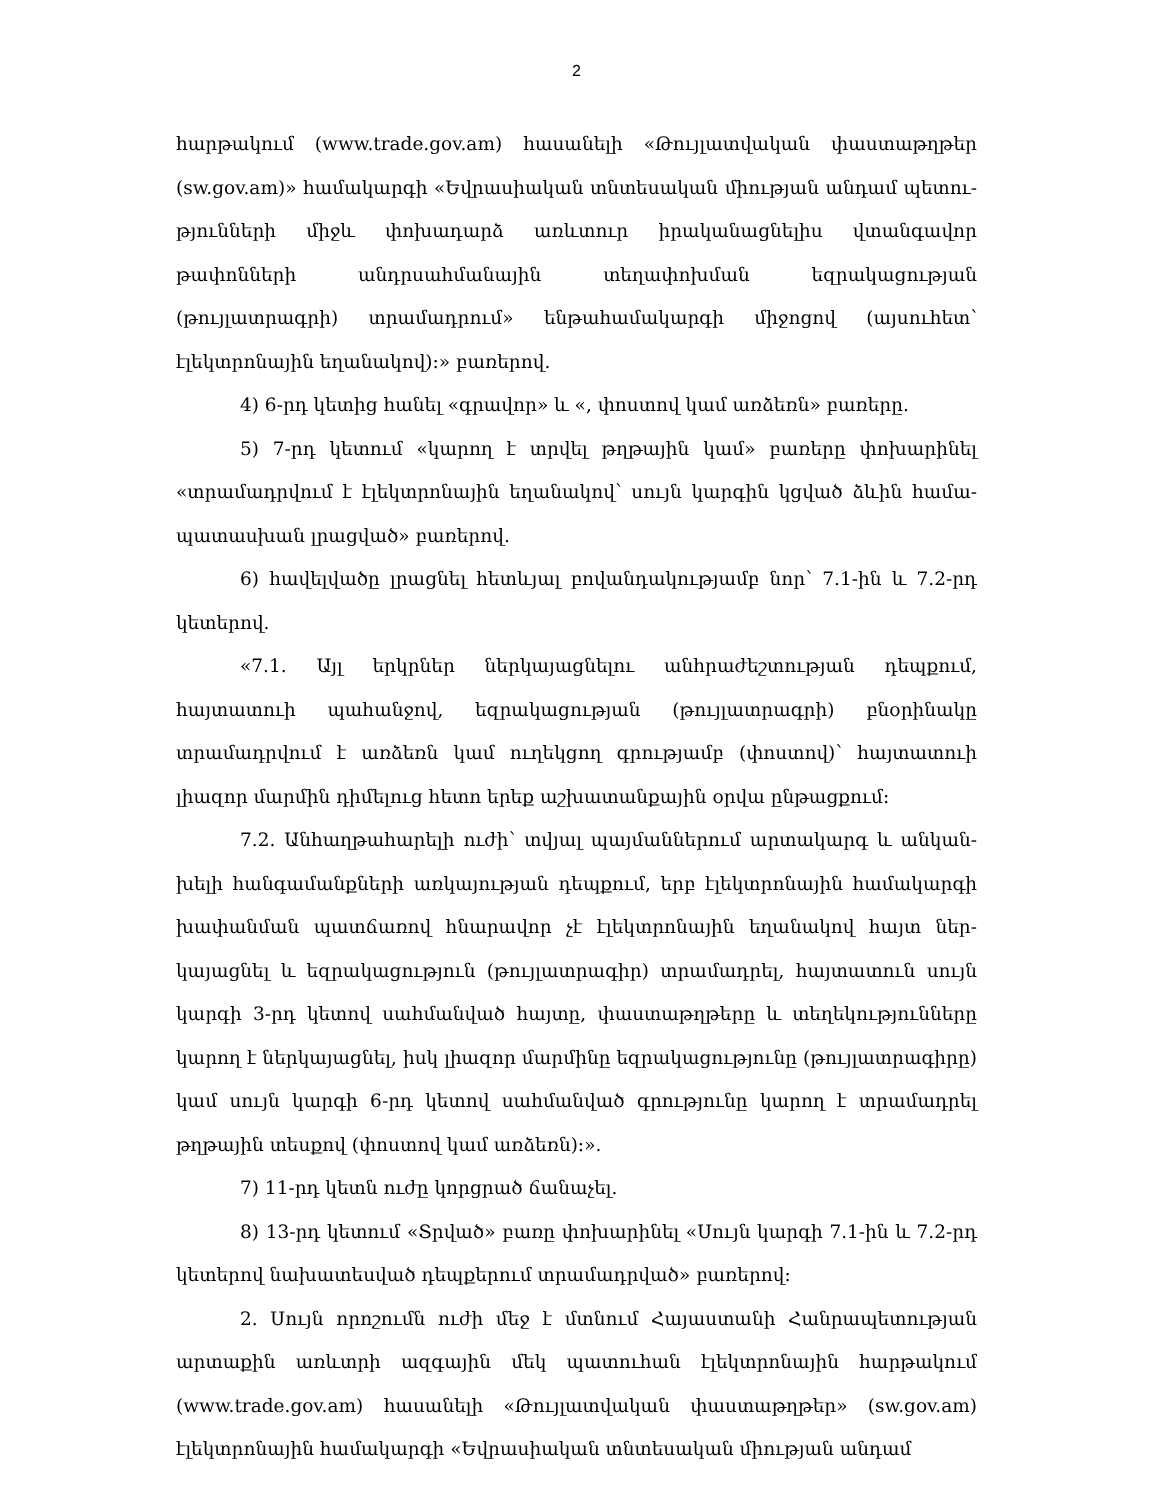2
հարթակում (www.trade.gov.am) հասանելի «Թույլատվական փաստաթղթեր (sw.gov.am)» համակարգի «Եվրասիական տնտեսական միության անդամ պետու­թյունների միջև փոխադարձ առևտուր իրականացնելիս վտանգավոր թափոնների անդրսահմանային տեղափոխման եզրակացության (թույլատրագրի) տրամադրում» ենթահամակարգի միջոցով (այսուհետ՝ էլեկտրոնային եղանակով)։» բառերով.
4) 6-րդ կետից հանել «գրավոր» և «, փոստով կամ առձեռն» բառերը.
5) 7-րդ կետում «կարող է տրվել թղթային կամ» բառերը փոխարինել «տրամադրվում է էլեկտրոնային եղանակով՝ սույն կարգին կցված ձևին համա­պատասխան լրացված» բառերով.
6) հավելվածը լրացնել հետևյալ բովանդակությամբ նոր՝ 7.1-ին և 7.2-րդ կետերով.
«7.1. Այլ երկրներ ներկայացնելու անհրաժեշտության դեպքում, հայտատուի պահանջով, եզրակացության (թույլատրագրի) բնօրինակը տրամադրվում է առձեռն կամ ուղեկցող գրությամբ (փոստով)՝ հայտատուի լիազոր մարմին դիմելուց հետո երեք աշխատանքային օրվա ընթացքում։
7.2. Անհաղթահարելի ուժի՝ տվյալ պայմաններում արտակարգ և անկան­խելի հանգամանքների առկայության դեպքում, երբ էլեկտրոնային համակարգի խափանման պատճառով հնարավոր չէ էլեկտրոնային եղանակով հայտ ներ­կայացնել և եզրակացություն (թույլատրագիր) տրամադրել, հայտատուն սույն կարգի 3-րդ կետով սահմանված հայտը, փաստաթղթերը և տեղեկությունները կարող է ներկայացնել, իսկ լիազոր մարմինը եզրակացությունը (թույլատրագիրը) կամ սույն կարգի 6-րդ կետով սահմանված գրությունը կարող է տրամադրել թղթային տեսքով (փոստով կամ առձեռն)։».
7) 11-րդ կետն ուժը կորցրած ճանաչել.
8) 13-րդ կետում «Տրված» բառը փոխարինել «Սույն կարգի 7.1-ին և 7.2-րդ կետերով նախատեսված դեպքերում տրամադրված» բառերով։
2. Սույն որոշումն ուժի մեջ է մտնում Հայաստանի Հանրապետության արտաքին առևտրի ազգային մեկ պատուհան էլեկտրոնային հարթակում (www.trade.gov.am) հասանելի «Թույլատվական փաստաթղթեր» (sw.gov.am) էլեկտրոնային համակարգի «Եվրասիական տնտեսական միության անդամ